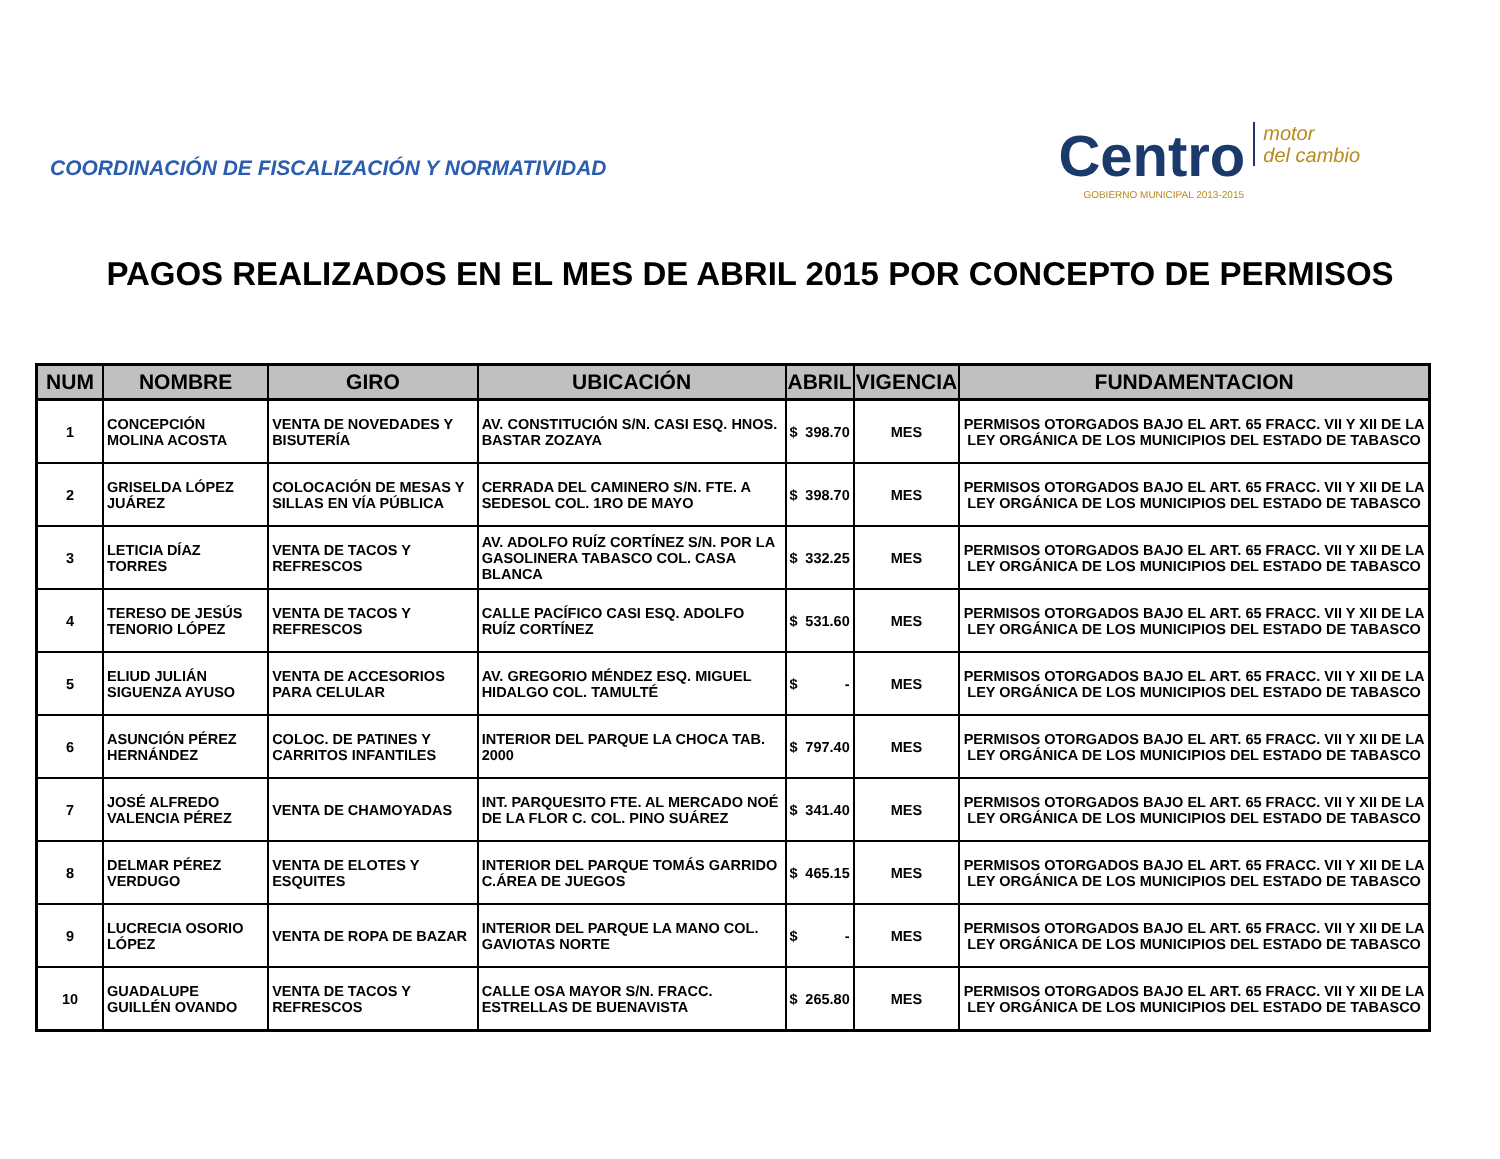COORDINACIÓN DE FISCALIZACIÓN Y NORMATIVIDAD
Centro motor
del cambio
GOBIERNO MUNICIPAL 2013-2015
PAGOS REALIZADOS EN EL MES DE ABRIL 2015 POR CONCEPTO DE PERMISOS
| NUM | NOMBRE | GIRO | UBICACIÓN | ABRIL | VIGENCIA | FUNDAMENTACION |
| --- | --- | --- | --- | --- | --- | --- |
| 1 | CONCEPCIÓN MOLINA ACOSTA | VENTA DE NOVEDADES Y BISUTERÍA | AV. CONSTITUCIÓN S/N. CASI ESQ. HNOS. BASTAR ZOZAYA | $ 398.70 | MES | PERMISOS OTORGADOS BAJO EL ART. 65 FRACC. VII Y XII DE LA LEY ORGÁNICA DE LOS MUNICIPIOS DEL ESTADO DE TABASCO |
| 2 | GRISELDA LÓPEZ JUÁREZ | COLOCACIÓN DE MESAS Y SILLAS EN VÍA PÚBLICA | CERRADA DEL CAMINERO S/N. FTE. A SEDESOL COL. 1RO DE MAYO | $ 398.70 | MES | PERMISOS OTORGADOS BAJO EL ART. 65 FRACC. VII Y XII DE LA LEY ORGÁNICA DE LOS MUNICIPIOS DEL ESTADO DE TABASCO |
| 3 | LETICIA DÍAZ TORRES | VENTA DE TACOS Y REFRESCOS | AV. ADOLFO RUÍZ CORTÍNEZ S/N. POR LA GASOLINERA TABASCO COL. CASA BLANCA | $ 332.25 | MES | PERMISOS OTORGADOS BAJO EL ART. 65 FRACC. VII Y XII DE LA LEY ORGÁNICA DE LOS MUNICIPIOS DEL ESTADO DE TABASCO |
| 4 | TERESO DE JESÚS TENORIO LÓPEZ | VENTA DE TACOS Y REFRESCOS | CALLE PACÍFICO CASI ESQ. ADOLFO RUÍZ CORTÍNEZ | $ 531.60 | MES | PERMISOS OTORGADOS BAJO EL ART. 65 FRACC. VII Y XII DE LA LEY ORGÁNICA DE LOS MUNICIPIOS DEL ESTADO DE TABASCO |
| 5 | ELIUD JULIÁN SIGUENZA AYUSO | VENTA DE ACCESORIOS PARA CELULAR | AV. GREGORIO MÉNDEZ ESQ. MIGUEL HIDALGO COL. TAMULTÉ | $ - | MES | PERMISOS OTORGADOS BAJO EL ART. 65 FRACC. VII Y XII DE LA LEY ORGÁNICA DE LOS MUNICIPIOS DEL ESTADO DE TABASCO |
| 6 | ASUNCIÓN PÉREZ HERNÁNDEZ | COLOC. DE PATINES Y CARRITOS INFANTILES | INTERIOR DEL PARQUE LA CHOCA TAB. 2000 | $ 797.40 | MES | PERMISOS OTORGADOS BAJO EL ART. 65 FRACC. VII Y XII DE LA LEY ORGÁNICA DE LOS MUNICIPIOS DEL ESTADO DE TABASCO |
| 7 | JOSÉ ALFREDO VALENCIA PÉREZ | VENTA DE CHAMOYADAS | INT. PARQUESITO FTE. AL MERCADO NOÉ DE LA FLOR C. COL. PINO SUÁREZ | $ 341.40 | MES | PERMISOS OTORGADOS BAJO EL ART. 65 FRACC. VII Y XII DE LA LEY ORGÁNICA DE LOS MUNICIPIOS DEL ESTADO DE TABASCO |
| 8 | DELMAR PÉREZ VERDUGO | VENTA DE ELOTES Y ESQUITES | INTERIOR DEL PARQUE TOMÁS GARRIDO C.ÁREA DE JUEGOS | $ 465.15 | MES | PERMISOS OTORGADOS BAJO EL ART. 65 FRACC. VII Y XII DE LA LEY ORGÁNICA DE LOS MUNICIPIOS DEL ESTADO DE TABASCO |
| 9 | LUCRECIA OSORIO LÓPEZ | VENTA DE ROPA DE BAZAR | INTERIOR DEL PARQUE LA MANO COL. GAVIOTAS NORTE | $ - | MES | PERMISOS OTORGADOS BAJO EL ART. 65 FRACC. VII Y XII DE LA LEY ORGÁNICA DE LOS MUNICIPIOS DEL ESTADO DE TABASCO |
| 10 | GUADALUPE GUILLÉN OVANDO | VENTA DE TACOS Y REFRESCOS | CALLE OSA MAYOR S/N. FRACC. ESTRELLAS DE BUENAVISTA | $ 265.80 | MES | PERMISOS OTORGADOS BAJO EL ART. 65 FRACC. VII Y XII DE LA LEY ORGÁNICA DE LOS MUNICIPIOS DEL ESTADO DE TABASCO |